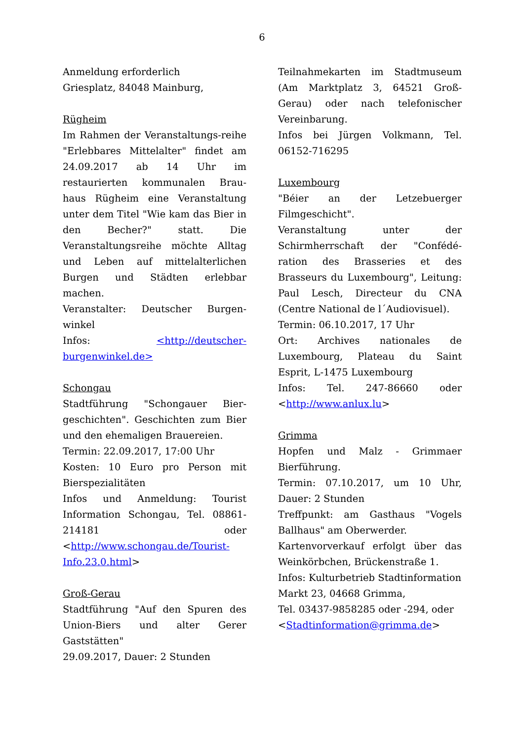6
Anmeldung erforderlich
Griesplatz, 84048 Mainburg,
Rügheim
Im Rahmen der Veranstaltungs-reihe "Erlebbares Mittelalter" findet am 24.09.2017 ab 14 Uhr im restaurierten kommunalen Brau-haus Rügheim eine Veranstaltung unter dem Titel "Wie kam das Bier in den Becher?" statt. Die Veranstaltungsreihe möchte Alltag und Leben auf mittelalterlichen Burgen und Städten erlebbar machen.
Veranstalter: Deutscher Burgen-winkel
Infos: <http://deutscher-burgenwinkel.de>
Schongau
Stadtführung "Schongauer Bier-geschichten". Geschichten zum Bier und den ehemaligen Brauereien.
Termin: 22.09.2017, 17:00 Uhr
Kosten: 10 Euro pro Person mit Bierspezialitäten
Infos und Anmeldung: Tourist Information Schongau, Tel. 08861-214181 oder <http://www.schongau.de/Tourist-Info.23.0.html>
Groß-Gerau
Stadtführung "Auf den Spuren des Union-Biers und alter Gerer Gaststätten"
29.09.2017, Dauer: 2 Stunden
Teilnahmekarten im Stadtmuseum (Am Marktplatz 3, 64521 Groß-Gerau) oder nach telefonischer Vereinbarung.
Infos bei Jürgen Volkmann, Tel. 06152-716295
Luxembourg
"Béier an der Letzebuerger Filmgeschicht".
Veranstaltung unter der Schirmherrschaft der "Confédé-ration des Brasseries et des Brasseurs du Luxembourg", Leitung: Paul Lesch, Directeur du CNA (Centre National de l´Audiovisuel).
Termin: 06.10.2017, 17 Uhr
Ort: Archives nationales de Luxembourg, Plateau du Saint Esprit, L-1475 Luxembourg
Infos: Tel. 247-86660 oder <http://www.anlux.lu>
Grimma
Hopfen und Malz - Grimmaer Bierführung.
Termin: 07.10.2017, um 10 Uhr, Dauer: 2 Stunden
Treffpunkt: am Gasthaus "Vogels Ballhaus" am Oberwerder.
Kartenvorverkauf erfolgt über das Weinkörbchen, Brückenstraße 1.
Infos: Kulturbetrieb Stadtinformation
Markt 23, 04668 Grimma,
Tel. 03437-9858285 oder -294, oder
<Stadtinformation@grimma.de>